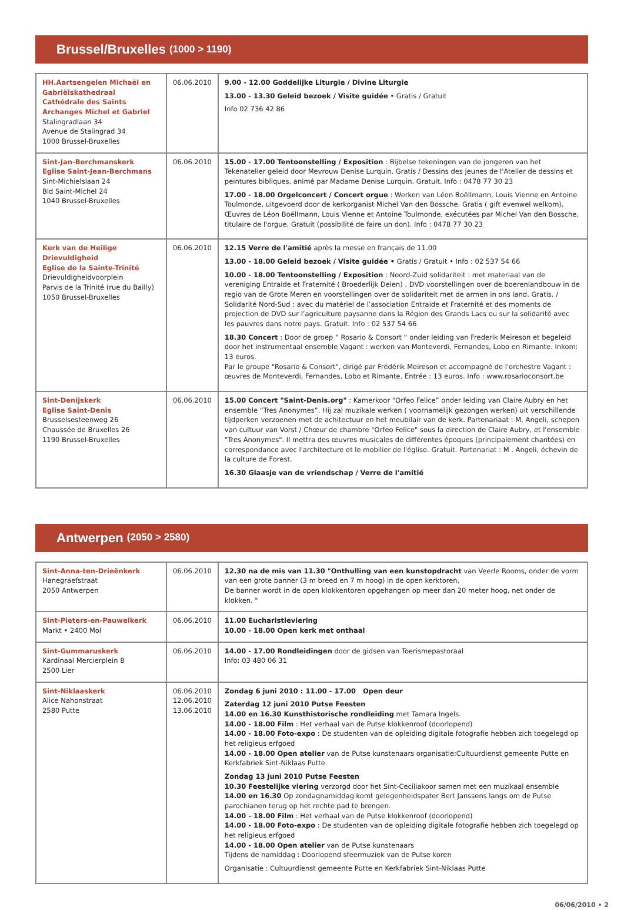Brussel/Bruxelles (1000 > 1190)
| HH.Aartsengelen Michaël en Gabriëlskathedraal Cathédrale des Saints Archanges Michel et Gabriel Stalingradlaan 34 Avenue de Stalingrad 34 1000 Brussel-Bruxelles | 06.06.2010 | 9.00 - 12.00 Goddelijke Liturgie / Divine Liturgie 13.00 - 13.30 Geleid bezoek / Visite guidée • Gratis / Gratuit Info 02 736 42 86 |
| Sint-Jan-Berchmanskerk Eglise Saint-Jean-Berchmans Sint-Michielslaan 24 Bld Saint-Michel 24 1040 Brussel-Bruxelles | 06.06.2010 | 15.00 - 17.00 Tentoonstelling / Exposition : Bijbelse tekeningen van de jongeren van het Tekenatelier geleid door Mevrouw Denise Lurquin. Gratis / Dessins des jeunes de l'Atelier de dessins et peintures bibliques, animé par Madame Denise Lurquin. Gratuit. Info : 0478 77 30 23 17.00 - 18.00 Orgelconcert / Concert orgue : Werken van Léon Boëllmann, Louis Vienne en Antoine Toulmonde, uitgevoerd door de kerkorganist Michel Van den Bossche. Gratis ( gift evenwel welkom). Œuvres de Léon Boëllmann, Louis Vienne et Antoine Toulmonde, exécutées par Michel Van den Bossche, titulaire de l'orgue. Gratuit (possibilité de faire un don). Info : 0478 77 30 23 |
| Kerk van de Heilige Drievuldigheid Eglise de la Sainte-Trinité Drievuldigheidvoorplein Parvis de la Trinité (rue du Bailly) 1050 Brussel-Bruxelles | 06.06.2010 | 12.15 Verre de l'amitié après la messe en français de 11.00 13.00 - 18.00 Geleid bezoek / Visite guidée • Gratis / Gratuit • Info : 02 537 54 66 10.00 - 18.00 Tentoonstelling / Exposition : Noord-Zuid solidariteit : met materiaal van de vereniging Entraide et Fraternité ( Broederlijk Delen) , DVD voorstellingen over de boerenlandbouw in de regio van de Grote Meren en voorstellingen over de solidariteit met de armen in ons land. Gratis. / Solidarité Nord-Sud : avec du matériel de l’association Entraide et Fraternité et des moments de projection de DVD sur l’agriculture paysanne dans la Région des Grands Lacs ou sur la solidarité avec les pauvres dans notre pays. Gratuit. Info : 02 537 54 66 18.30 Concert : Door de groep “ Rosario & Consort “ onder leiding van Frederik Meireson et begeleid door het instrumentaal ensemble Vagant : werken van Monteverdi, Fernandes, Lobo en Rimante. Inkom: 13 euros. Par le groupe "Rosario & Consort", dirigé par Frédérik Meireson et accompagné de l'orchestre Vagant : œuvres de Monteverdi, Fernandes, Lobo et Rimante. Entrée : 13 euros. Info : www.rosarioconsort.be |
| Sint-Denijskerk Eglise Saint-Denis Brusselsesteenweg 26 Chaussée de Bruxelles 26 1190 Brussel-Bruxelles | 06.06.2010 | 15.00 Concert "Saint-Denis.org" : Kamerkoor “Orfeo Felice” onder leiding van Claire Aubry en het ensemble “Tres Anonymes”. Hij zal muzikale werken ( voornamelijk gezongen werken) uit verschillende tijdperken verzoenen met de achitectuur en het meubilair van de kerk. Partenariaat : M. Angeli, schepen van cultuur van Vorst / Chœur de chambre "Orfeo Felice" sous la direction de Claire Aubry, et l'ensemble "Tres Anonymes". Il mettra des œuvres musicales de différentes époques (principalement chantées) en correspondance avec l'architecture et le mobilier de l'église. Gratuit. Partenariat : M . Angeli, échevin de la culture de Forest. 16.30 Glaasje van de vriendschap / Verre de l'amitié |
Antwerpen (2050 > 2580)
| Sint-Anna-ten-Drieënkerk Hanegraefstraat 2050 Antwerpen | 06.06.2010 | 12.30 na de mis van 11.30 "Onthulling van een kunstopdracht van Veerle Rooms, onder de vorm van een grote banner (3 m breed en 7 m hoog) in de open kerktoren. De banner wordt in de open klokkentoren opgehangen op meer dan 20 meter hoog, net onder de klokken. " |
| Sint-Pieters-en-Pauwelkerk Markt • 2400 Mol | 06.06.2010 | 11.00 Eucharistieviering 10.00 - 18.00 Open kerk met onthaal |
| Sint-Gummaruskerk Kardinaal Mercierplein 8 2500 Lier | 06.06.2010 | 14.00 - 17.00 Rondleidingen door de gidsen van Toerismepastoraal Info: 03 480 06 31 |
| Sint-Niklaaskerk Alice Nahonstraat 2580 Putte | 06.06.2010 12.06.2010 13.06.2010 | Zondag 6 juni 2010 : 11.00 - 17.00 Open deur Zaterdag 12 juni 2010 Putse Feesten 14.00 en 16.30 Kunsthistorische rondleiding met Tamara Ingels. 14.00 - 18.00 Film : Het verhaal van de Putse klokkenroof (doorlopend) 14.00 - 18.00 Foto-expo : De studenten van de opleiding digitale fotografie hebben zich toegelegd op het religieus erfgoed 14.00 - 18.00 Open atelier van de Putse kunstenaars organisatie:Cultuurdienst gemeente Putte en Kerkfabriek Sint-Niklaas Putte Zondag 13 juni 2010 Putse Feesten 10.30 Feestelijke viering verzorgd door het Sint-Ceciliakoor samen met een muzikaal ensemble 14.00 en 16.30 Op zondagnamiddag komt gelegenheidspater Bert Janssens langs om de Putse parochianen terug op het rechte pad te brengen. 14.00 - 18.00 Film : Het verhaal van de Putse klokkenroof (doorlopend) 14.00 - 18.00 Foto-expo : De studenten van de opleiding digitale fotografie hebben zich toegelegd op het religieus erfgoed 14.00 - 18.00 Open atelier van de Putse kunstenaars Tijdens de namiddag : Doorlopend sfeermuziek van de Putse koren Organisatie : Cultuurdienst gemeente Putte en Kerkfabriek Sint-Niklaas Putte |
06/06/2010 • 2